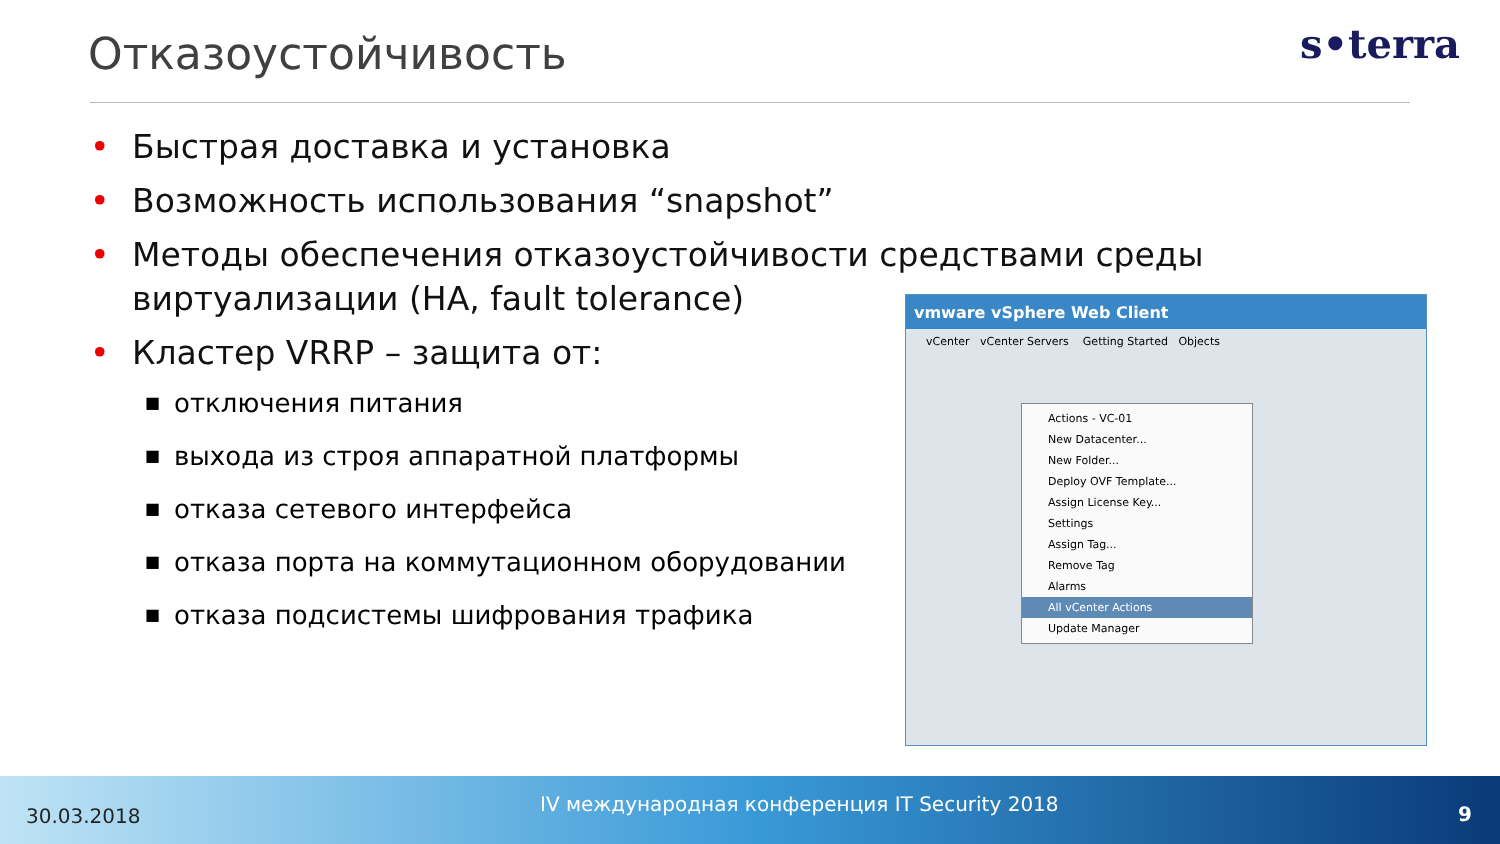Отказоустойчивость s•terra
• Быстрая доставка и установка
• Возможность использования “snapshot”
• Методы обеспечения отказоустойчивости средствами среды виртуализации (HA, fault tolerance)
• Кластер VRRP – защита от:
■ отключения питания
■ выхода из строя аппаратной платформы
■ отказа сетевого интерфейса
■ отказа порта на коммутационном оборудовании
■ отказа подсистемы шифрования трафика
vmware vSphere Web Client
vCenter vCenter Servers Getting Started Objects
Actions - VC-01
New Datacenter...
New Folder...
Deploy OVF Template...
Assign License Key...
Settings
Assign Tag...
Remove Tag
Alarms
All vCenter Actions
Update Manager
30.03.2018
IV международная конференция IT Security 2018 9